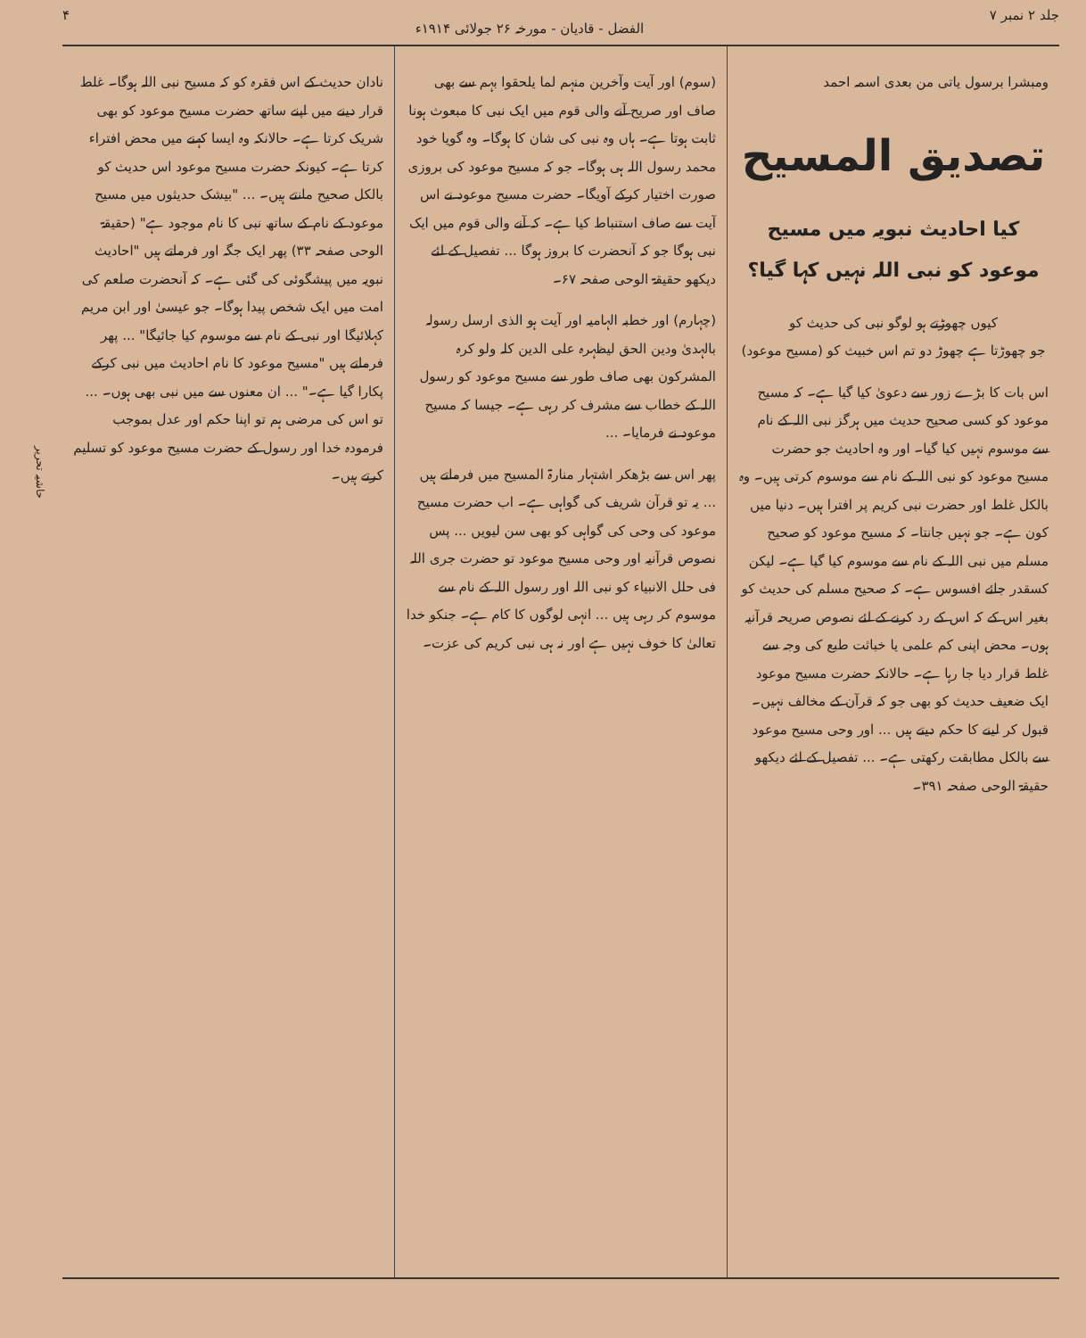جلد ۲ نمبر ۷ الفضل - قادیان - مورخہ ۲۶ جولائی ۱۹۱۴ء ۴
ومبشرا برسول یاتی من بعدی اسمہ احمد
تصدیق المسیح
کیا احادیث نبویہ میں مسیح موعود کو نبی اللہ نہیں کہا گیا؟
کیوں چھوڑتے ہو لوگو نبی کی حدیث کو
جو چھوڑتا ہے چھوڑ دو تم اس خبیث کو (مسیح موعود)
اس بات کا بڑے زور سے دعویٰ کیا گیا ہے۔ کہ مسیح موعود کو کسی صحیح حدیث میں ہرگز نبی اللہ کے نام سے موسوم نہیں کیا گیا۔ اور وہ احادیث جو حضرت مسیح موعود کو نبی اللہ کے نام سے موسوم کرتی ہیں۔ وہ بالکل غلط اور حضرت نبی کریم پر افترا ہیں۔ دنیا میں کون ہے۔ جو نہیں جانتا۔ کہ مسیح موعود کو صحیح مسلم میں نبی اللہ کے نام سے موسوم کیا گیا ہے۔ لیکن کسقدر جائے افسوس ہے۔ کہ صحیح مسلم کی حدیث کو بغیر اس کے کہ اس کے رد کرنے کے لئے نصوص صریحہ قرآنیہ ہوں۔ محض اپنی کم علمی یا خباثت طبع کی وجہ سے غلط قرار دیا جا رہا ہے۔ حالانکہ حضرت مسیح موعود ایک ضعیف حدیث کو بھی جو کہ قرآن کے مخالف نہیں۔ قبول کر لینے کا حکم دیتے ہیں ... اور وحی مسیح موعود سے بالکل مطابقت رکھتی ہے۔ ... تفصیل کے لئے دیکھو حقیقۃ الوحی صفحہ ۳۹۱۔
(سوم) اور آیت وآخرین منہم لما یلحقوا بہم سے بھی صاف اور صریح آنے والی قوم میں ایک نبی کا مبعوث ہونا ثابت ہوتا ہے۔ ہاں وہ نبی کی شان کا ہوگا۔ وہ گویا خود محمد رسول اللہ ہی ہوگا۔ جو کہ مسیح موعود کی بروزی صورت اختیار کرکے آویگا۔ حضرت مسیح موعود نے اس آیت سے صاف استنباط کیا ہے۔ کہ آنے والی قوم میں ایک نبی ہوگا جو کہ آنحضرت کا بروز ہوگا ... تفصیل کے لئے دیکھو حقیقۃ الوحی صفحہ ۶۷۔
(چہارم) اور خطبہ الہامیہ اور آیت ہو الذی ارسل رسولہ بالہدیٰ ودین الحق لیظہرہ علی الدین کلہ ولو کرہ المشرکون بھی صاف طور سے مسیح موعود کو رسول اللہ کے خطاب سے مشرف کر رہی ہے۔ جیسا کہ مسیح موعود نے فرمایا۔ ...
پھر اس سے بڑھکر اشتہار منارۃ المسیح میں فرماتے ہیں ... یہ تو قرآن شریف کی گواہی ہے۔ اب حضرت مسیح موعود کی وحی کی گواہی کو بھی سن لیویں ... پس نصوص قرآنیہ اور وحی مسیح موعود تو حضرت جری اللہ فی حلل الانبیاء کو نبی اللہ اور رسول اللہ کے نام سے موسوم کر رہی ہیں ... انہی لوگوں کا کام ہے۔ جنکو خدا تعالیٰ کا خوف نہیں ہے اور نہ ہی نبی کریم کی عزت۔
نادان حدیث کے اس فقرہ کو کہ مسیح نبی اللہ ہوگا۔ غلط قرار دینے میں اپنے ساتھ حضرت مسیح موعود کو بھی شریک کرتا ہے۔ حالانکہ وہ ایسا کہنے میں محض افتراء کرتا ہے۔ کیونکہ حضرت مسیح موعود اس حدیث کو بالکل صحیح مانتے ہیں۔ ... "بیشک حدیثوں میں مسیح موعود کے نام کے ساتھ نبی کا نام موجود ہے" (حقیقۃ الوحی صفحہ ۳۳) پھر ایک جگہ اور فرماتے ہیں "احادیث نبویہ میں پیشگوئی کی گئی ہے۔ کہ آنحضرت صلعم کی امت میں ایک شخص پیدا ہوگا۔ جو عیسیٰ اور ابن مریم کہلائیگا اور نبی کے نام سے موسوم کیا جائیگا" ... پھر فرماتے ہیں "مسیح موعود کا نام احادیث میں نبی کرکے پکارا گیا ہے۔" ... ان معنوں سے میں نبی بھی ہوں۔ ... تو اس کی مرضی ہم تو اپنا حکم اور عدل بموجب فرمودہ خدا اور رسول کے حضرت مسیح موعود کو تسلیم کرتے ہیں۔
حاشیہ تحریر